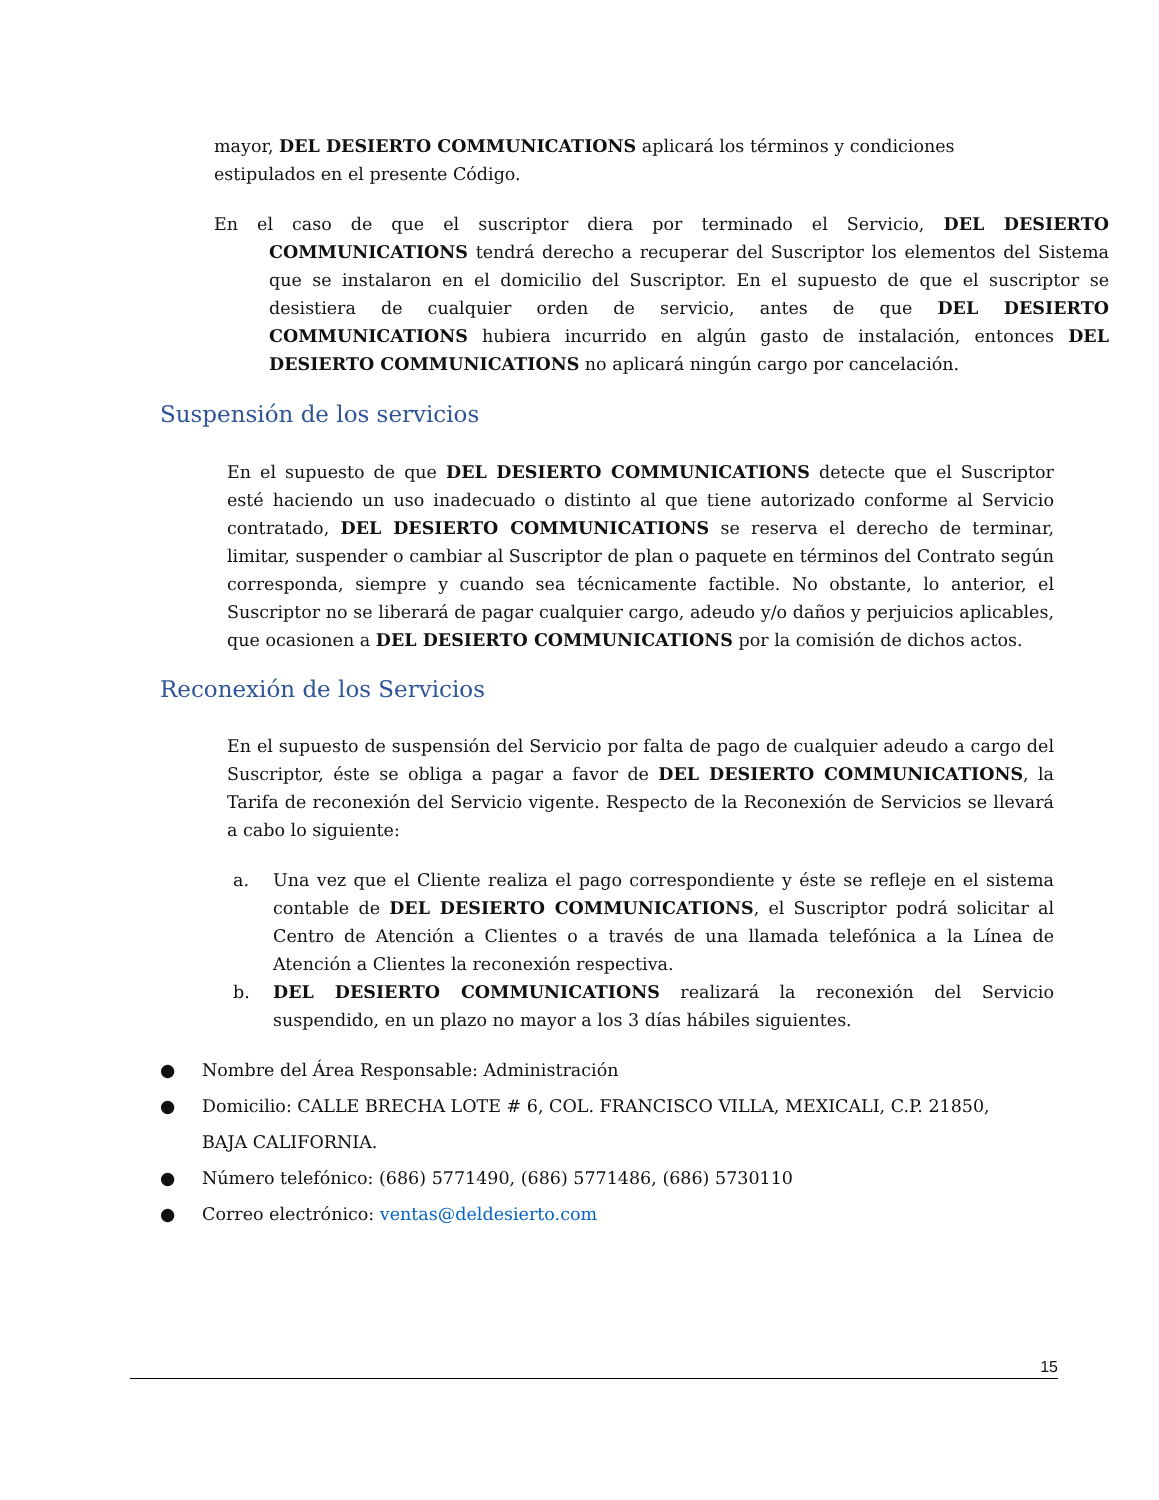mayor, DEL DESIERTO COMMUNICATIONS aplicará los términos y condiciones estipulados en el presente Código.
En el caso de que el suscriptor diera por terminado el Servicio, DEL DESIERTO COMMUNICATIONS tendrá derecho a recuperar del Suscriptor los elementos del Sistema que se instalaron en el domicilio del Suscriptor. En el supuesto de que el suscriptor se desistiera de cualquier orden de servicio, antes de que DEL DESIERTO COMMUNICATIONS hubiera incurrido en algún gasto de instalación, entonces DEL DESIERTO COMMUNICATIONS no aplicará ningún cargo por cancelación.
Suspensión de los servicios
En el supuesto de que DEL DESIERTO COMMUNICATIONS detecte que el Suscriptor esté haciendo un uso inadecuado o distinto al que tiene autorizado conforme al Servicio contratado, DEL DESIERTO COMMUNICATIONS se reserva el derecho de terminar, limitar, suspender o cambiar al Suscriptor de plan o paquete en términos del Contrato según corresponda, siempre y cuando sea técnicamente factible. No obstante, lo anterior, el Suscriptor no se liberará de pagar cualquier cargo, adeudo y/o daños y perjuicios aplicables, que ocasionen a DEL DESIERTO COMMUNICATIONS por la comisión de dichos actos.
Reconexión de los Servicios
En el supuesto de suspensión del Servicio por falta de pago de cualquier adeudo a cargo del Suscriptor, éste se obliga a pagar a favor de DEL DESIERTO COMMUNICATIONS, la Tarifa de reconexión del Servicio vigente. Respecto de la Reconexión de Servicios se llevará a cabo lo siguiente:
a. Una vez que el Cliente realiza el pago correspondiente y éste se refleje en el sistema contable de DEL DESIERTO COMMUNICATIONS, el Suscriptor podrá solicitar al Centro de Atención a Clientes o a través de una llamada telefónica a la Línea de Atención a Clientes la reconexión respectiva.
b. DEL DESIERTO COMMUNICATIONS realizará la reconexión del Servicio suspendido, en un plazo no mayor a los 3 días hábiles siguientes.
● Nombre del Área Responsable: Administración
● Domicilio: CALLE BRECHA LOTE # 6, COL. FRANCISCO VILLA, MEXICALI, C.P. 21850, BAJA CALIFORNIA.
● Número telefónico: (686) 5771490, (686) 5771486, (686) 5730110
● Correo electrónico: ventas@deldesierto.com
15